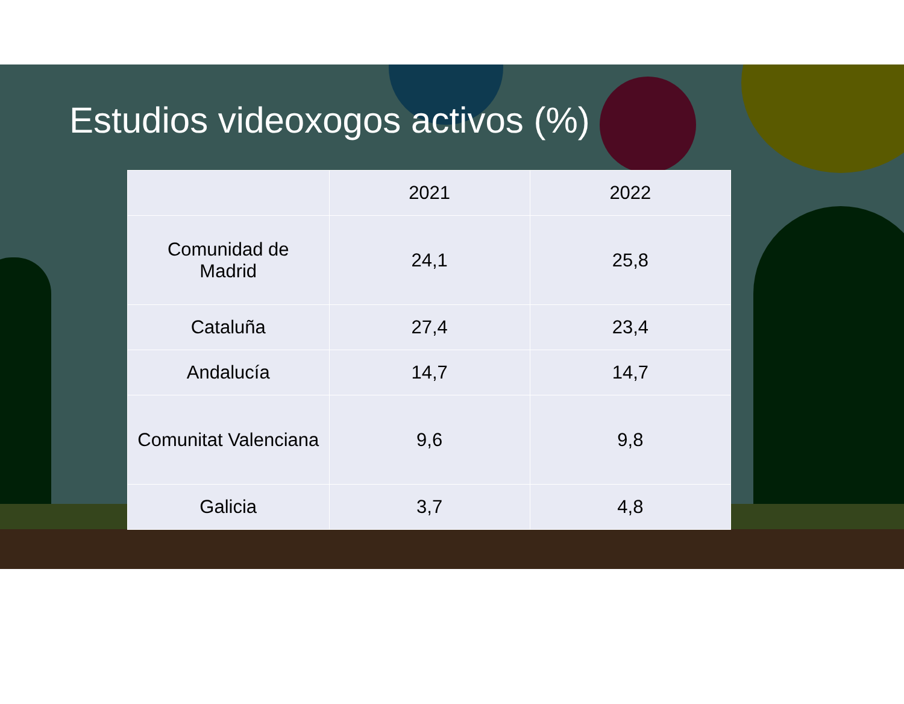Estudios videoxogos activos (%)
| | 2021 | 2022 |
| --- | --- | --- |
| Comunidad de Madrid | 24,1 | 25,8 |
| Cataluña | 27,4 | 23,4 |
| Andalucía | 14,7 | 14,7 |
| Comunitat Valenciana | 9,6 | 9,8 |
| Galicia | 3,7 | 4,8 |